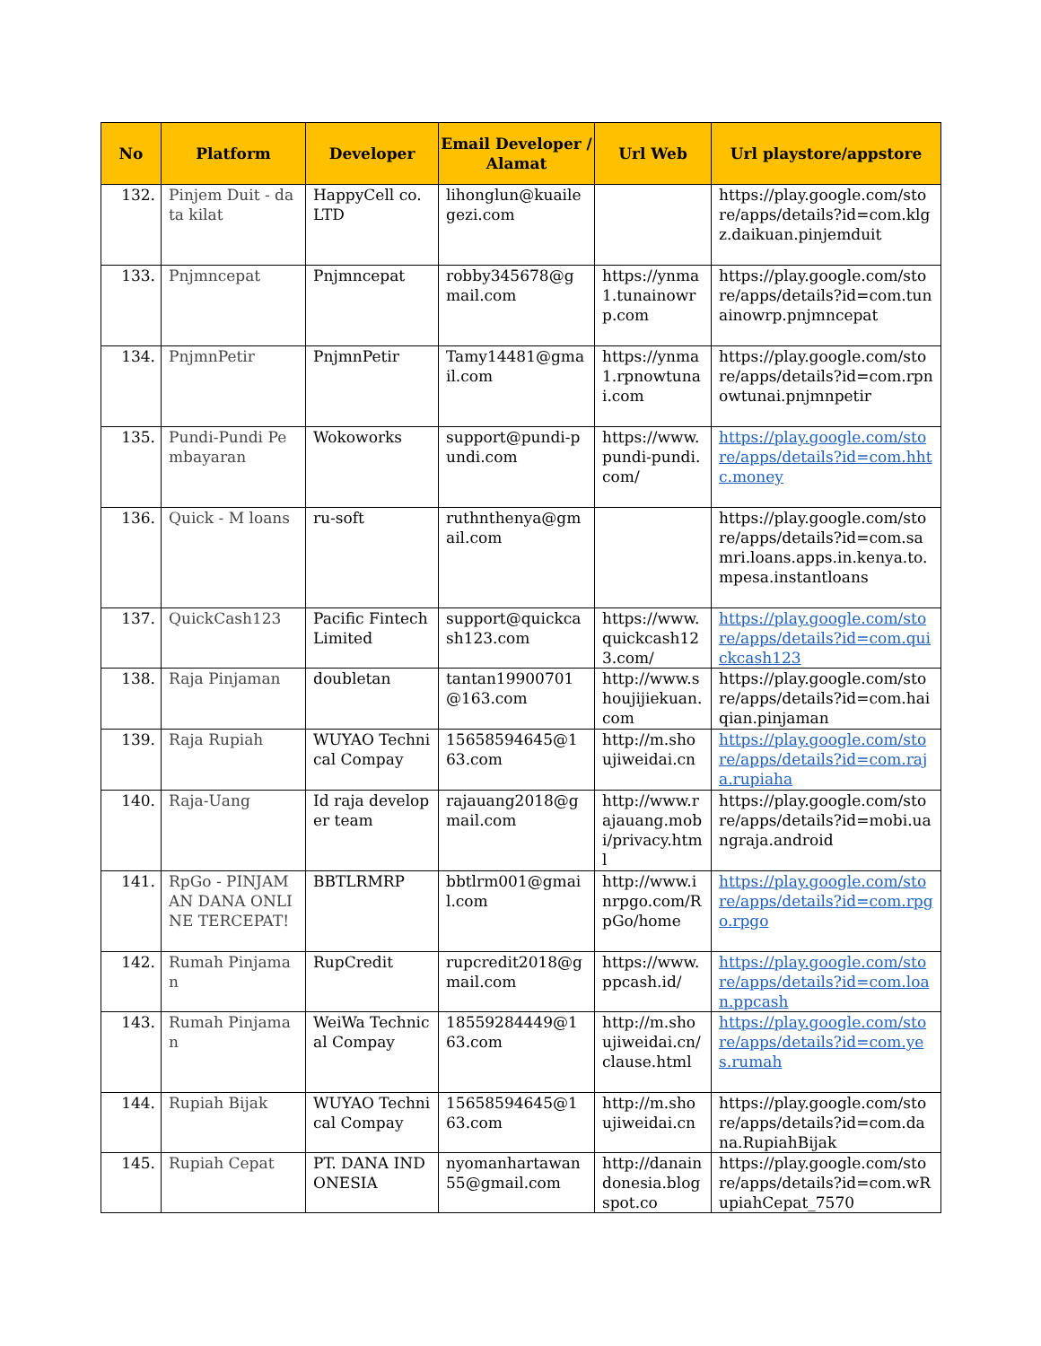| No | Platform | Developer | Email Developer / Alamat | Url Web | Url playstore/appstore |
| --- | --- | --- | --- | --- | --- |
| 132. | Pinjem Duit - data kilat | HappyCell co. LTD | lihonglun@kuailegezi.com | | https://play.google.com/store/apps/details?id=com.klgz.daikuan.pinjemduit |
| 133. | Pnjmncepat | Pnjmncepat | robby345678@gmail.com | https://ynma1.tunainowrp.com | https://play.google.com/store/apps/details?id=com.tunainowrp.pnjmncepat |
| 134. | PnjmnPetir | PnjmnPetir | Tamy14481@gmail.com | https://ynma1.rpnowtunai.com | https://play.google.com/store/apps/details?id=com.rpnowtunai.pnjmnpetir |
| 135. | Pundi-Pundi Pembayaran | Wokoworks | support@pundi-pundi.com | https://www.pundi-pundi.com/ | https://play.google.com/store/apps/details?id=com.hhtc.money |
| 136. | Quick - M loans | ru-soft | ruthnthenya@gmail.com | | https://play.google.com/store/apps/details?id=com.samri.loans.apps.in.kenya.to.mpesa.instantloans |
| 137. | QuickCash123 | Pacific Fintech Limited | support@quickcash123.com | https://www.quickcash123.com/ | https://play.google.com/store/apps/details?id=com.quickcash123 |
| 138. | Raja Pinjaman | doubletan | tantan19900701@163.com | http://www.shoujijiekuan.com | https://play.google.com/store/apps/details?id=com.haiqian.pinjaman |
| 139. | Raja Rupiah | WUYAO Technical Compay | 15658594645@163.com | http://m.shoujiweidai.cn | https://play.google.com/store/apps/details?id=com.raja.rupiaha |
| 140. | Raja-Uang | Id raja developer team | rajauang2018@gmail.com | http://www.rajauang.mobi/privacy.html | https://play.google.com/store/apps/details?id=mobi.uangraja.android |
| 141. | RpGo - PINJAMAN DANA ONLINE TERCEPAT! | BBTLRMRP | bbtlrm001@gmail.com | http://www.inrpgo.com/RpGo/home | https://play.google.com/store/apps/details?id=com.rpgo.rpgo |
| 142. | Rumah Pinjaman | RupCredit | rupcredit2018@gmail.com | https://www.ppcash.id/ | https://play.google.com/store/apps/details?id=com.loan.ppcash |
| 143. | Rumah Pinjaman | WeiWa Technical Compay | 18559284449@163.com | http://m.shoujiweidai.cn/clause.html | https://play.google.com/store/apps/details?id=com.yes.rumah |
| 144. | Rupiah Bijak | WUYAO Technical Compay | 15658594645@163.com | http://m.shoujiweidai.cn | https://play.google.com/store/apps/details?id=com.dana.RupiahBijak |
| 145. | Rupiah Cepat | PT. DANA INDONESIA | nyomanhartawan55@gmail.com | http://danaindonesia.blogspot.co | https://play.google.com/store/apps/details?id=com.wRupiahCepat_7570 |